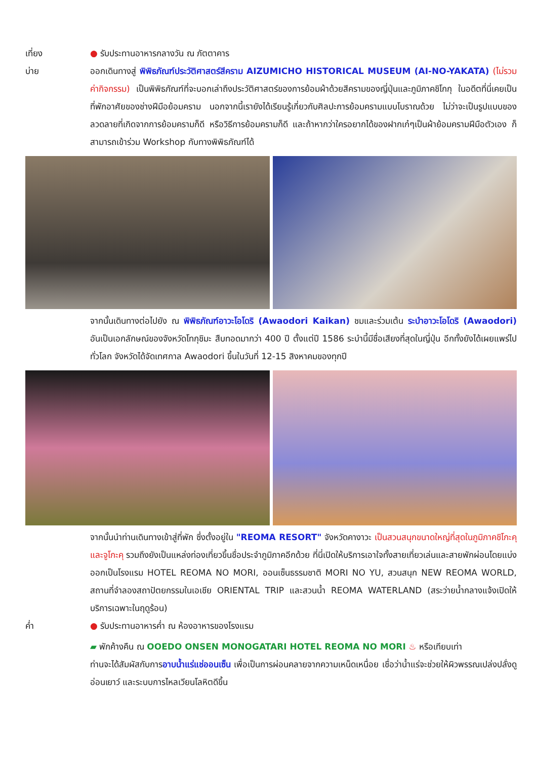เที่ยง ● รับประทานอาหารกลางวัน ณ ภัตตาคาร
บ่าย ออกเดินทางสู่ พิพิธภัณฑ์ประวัติศาสตร์สีคราม AIZUMICHO HISTORICAL MUSEUM (AI-NO-YAKATA) (ไม่รวมค่ากิจกรรม) เป็นพิพิธภัณฑ์ที่จะบอกเล่าถึงประวัติศาสตร์ของการย้อมผ้าด้วยสีครามของญี่ปุ่นและภูมิภาคชิโกกุ ในอดีตที่นี่เคยเป็นที่พักอาศัยของช่างฝีมือย้อมคราม นอกจากนี้เรายังได้เรียนรู้เกี่ยวกับศิลปะการย้อมครามแบบโบราณด้วย ไม่ว่าจะเป็นรูปแบบของลวดลายที่เกิดจากการย้อมครามก็ดี หรือวิธีการย้อมครามก็ดี และถ้าหากว่าใครอยากได้ของฝากเก๋ๆเป็นผ้าย้อมครามฝีมือตัวเอง ก็สามารถเข้าร่วม Workshop กับทางพิพิธภัณฑ์ได้
จากนั้นเดินทางต่อไปยัง ณ พิพิธภัณฑ์อาวะโอโดริ (Awaodori Kaikan) ชมและร่วมเต้น ระบำอาวะโอโดริ (Awaodori) อันเป็นเอกลักษณ์ของจังหวัดโทกุชิมะ สืบทอดมากว่า 400 ปี ตั้งแต่ปี 1586 ระบำนี้มีชื่อเสียงที่สุดในญี่ปุ่น อีกทั้งยังได้เผยแพร่ไปทั่วโลก จังหวัดได้จัดเทศกาล Awaodori ขึ้นในวันที่ 12-15 สิงหาคมของทุกปี
จากนั้นนำท่านเดินทางเข้าสู่ที่พัก ซึ่งตั้งอยู่ใน "REOMA RESORT" จังหวัดคางาวะ เป็นสวนสนุกขนาดใหญ่ที่สุดในภูมิภาคชิโกะคุและจูโกะคุ รวมถึงยังเป็นแหล่งท่องเที่ยวขึ้นชื่อประจำภูมิภาคอีกด้วย ที่นี่เปิดให้บริการเอาใจทั้งสายเที่ยวเล่นและสายพักผ่อนโดยแบ่งออกเป็นโรงแรม HOTEL REOMA NO MORI, ออนเซ็นธรรมชาติ MORI NO YU, สวนสนุก NEW REOMA WORLD, สถานที่จำลองสถาปัตยกรรมในเอเชีย ORIENTAL TRIP และสวนน้ำ REOMA WATERLAND (สระว่ายน้ำกลางแจ้งเปิดให้บริการเฉพาะในฤดูร้อน)
ค่ำ ● รับประทานอาหารค่ำ ณ ห้องอาหารของโรงแรม
▰ พักค้างคืน ณ OOEDO ONSEN MONOGATARI HOTEL REOMA NO MORI ♨ หรือเทียบเท่า
ท่านจะได้สัมผัสกับการอาบน้ำแร่แช่ออนเซ็น เพื่อเป็นการผ่อนคลายจากความเหน็ดเหนื่อย เชื่อว่าน้ำแร่จะช่วยให้ผิวพรรณเปล่งปลั่งดูอ่อนเยาว์ และระบบการไหลเวียนโลหิตดีขึ้น